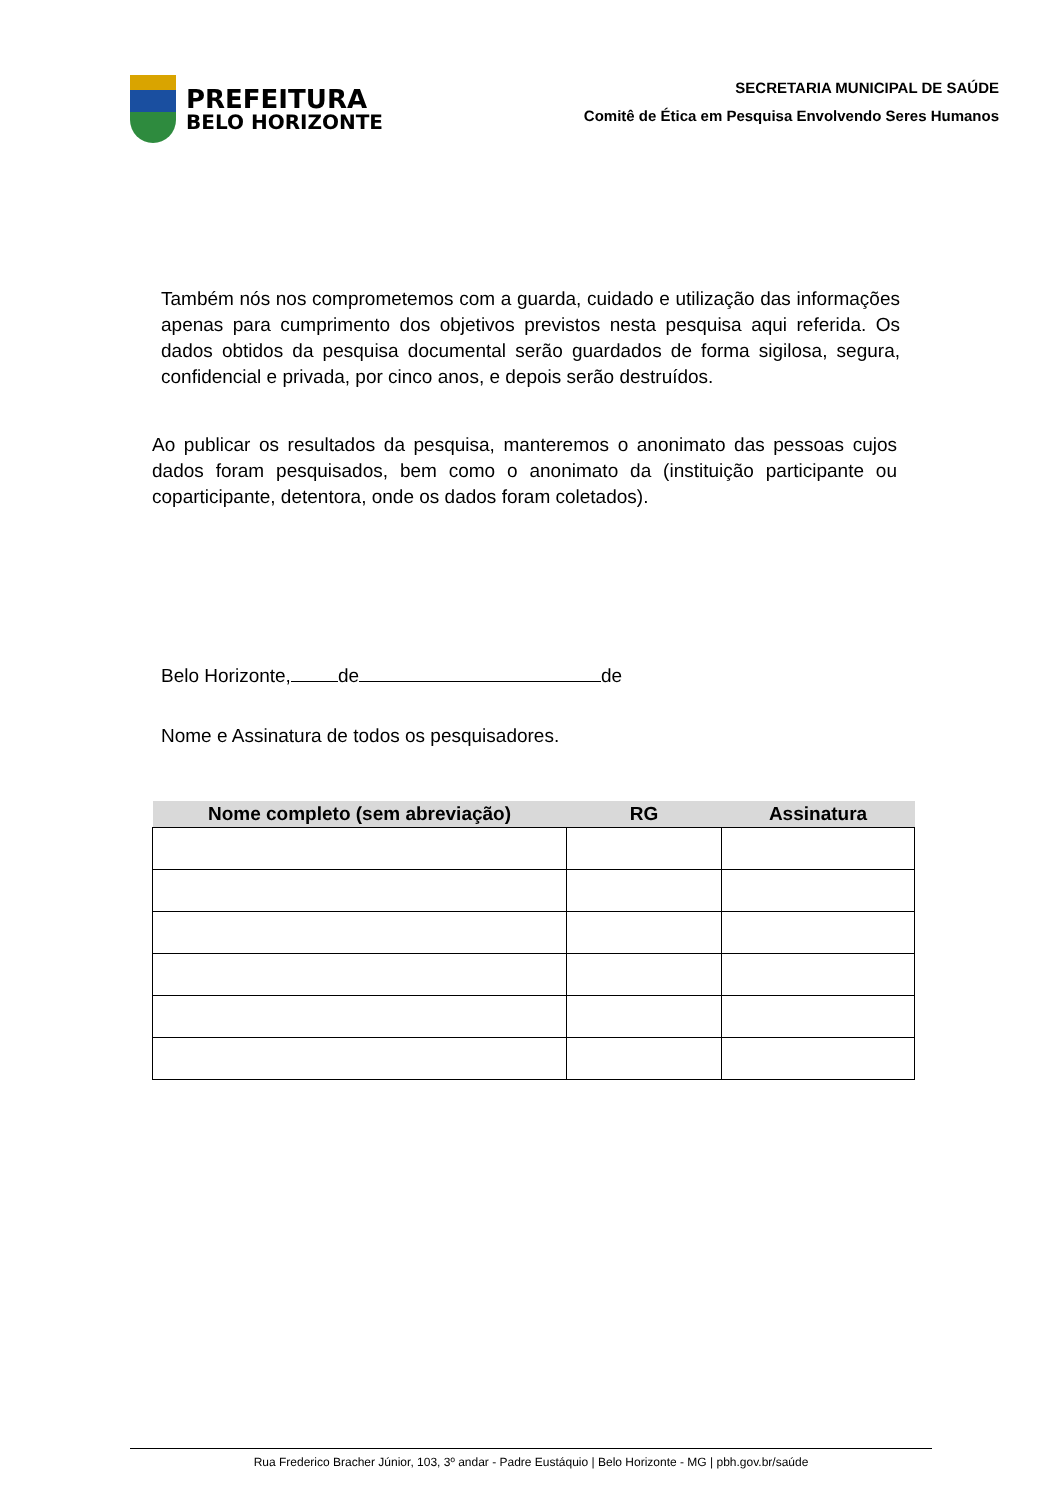PREFEITURA
BELO HORIZONTE
SECRETARIA MUNICIPAL DE SAÚDE
Comitê de Ética em Pesquisa Envolvendo Seres Humanos
Também nós nos comprometemos com a guarda, cuidado e utilização das informações apenas para cumprimento dos objetivos previstos nesta pesquisa aqui referida. Os dados obtidos da pesquisa documental serão guardados de forma sigilosa, segura, confidencial e privada, por cinco anos, e depois serão destruídos.
Ao publicar os resultados da pesquisa, manteremos o anonimato das pessoas cujos dados foram pesquisados, bem como o anonimato da (instituição participante ou coparticipante, detentora, onde os dados foram coletados).
Belo Horizonte, de de
Nome e Assinatura de todos os pesquisadores.
| Nome completo (sem abreviação) | RG | Assinatura |
| --- | --- | --- |
Rua Frederico Bracher Júnior, 103, 3º andar - Padre Eustáquio | Belo Horizonte - MG | pbh.gov.br/saúde